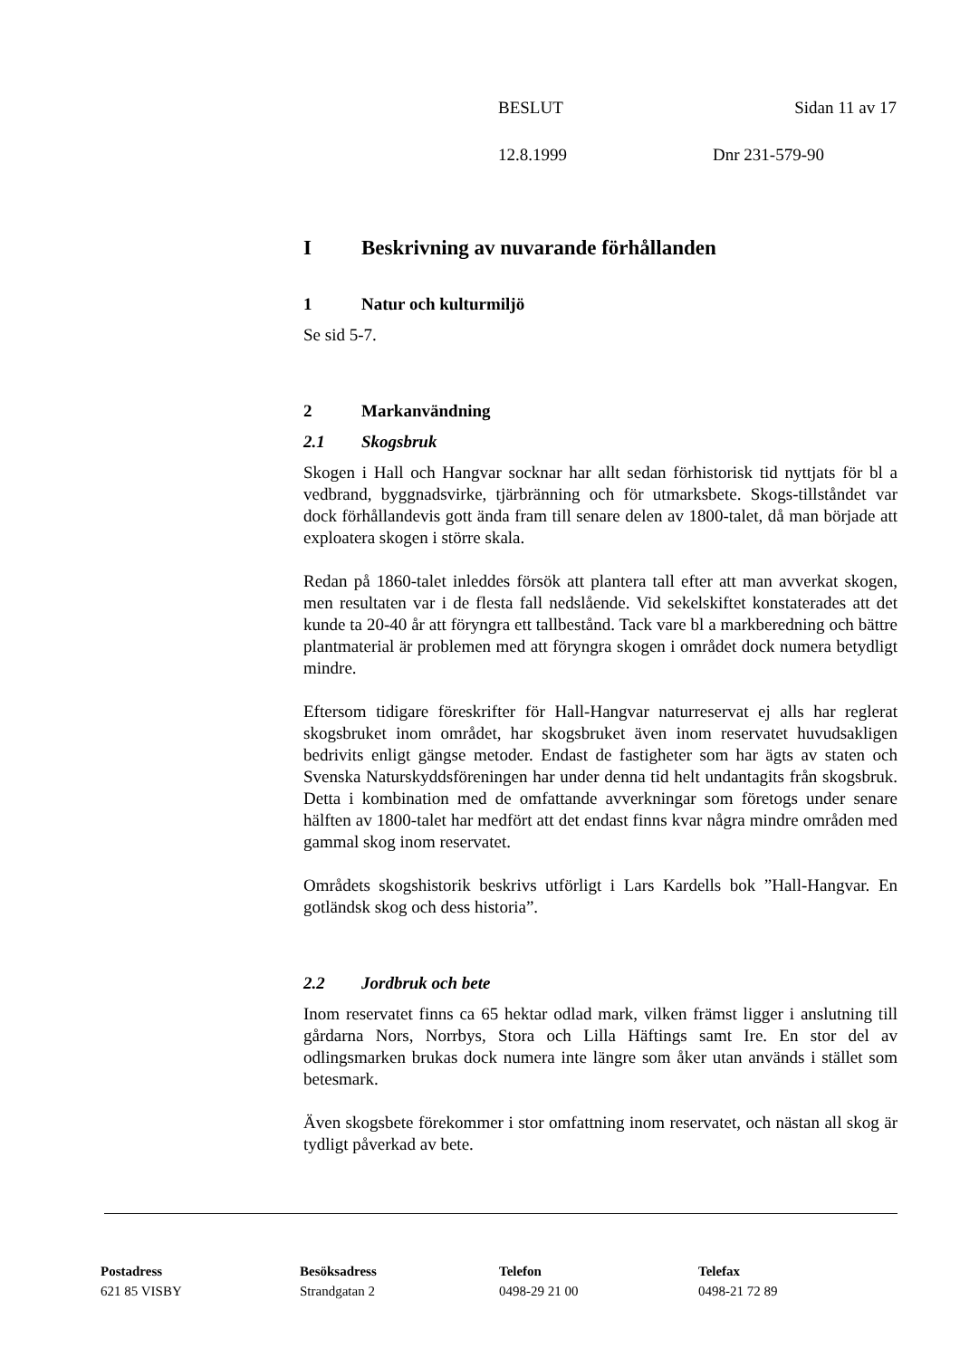BESLUT Sidan 11 av 17
12.8.1999 Dnr 231-579-90
I Beskrivning av nuvarande förhållanden
1 Natur och kulturmiljö
Se sid 5-7.
2 Markanvändning
2.1 Skogsbruk
Skogen i Hall och Hangvar socknar har allt sedan förhistorisk tid nyttjats för bl a vedbrand, byggnadsvirke, tjärbränning och för utmarksbete. Skogs-tillståndet var dock förhållandevis gott ända fram till senare delen av 1800-talet, då man började att exploatera skogen i större skala.
Redan på 1860-talet inleddes försök att plantera tall efter att man avverkat skogen, men resultaten var i de flesta fall nedslående. Vid sekelskiftet konstaterades att det kunde ta 20-40 år att föryngra ett tallbestånd. Tack vare bl a markberedning och bättre plantmaterial är problemen med att föryngra skogen i området dock numera betydligt mindre.
Eftersom tidigare föreskrifter för Hall-Hangvar naturreservat ej alls har reglerat skogsbruket inom området, har skogsbruket även inom reservatet huvudsakligen bedrivits enligt gängse metoder. Endast de fastigheter som har ägts av staten och Svenska Naturskyddsföreningen har under denna tid helt undantagits från skogsbruk. Detta i kombination med de omfattande avverkningar som företogs under senare hälften av 1800-talet har medfört att det endast finns kvar några mindre områden med gammal skog inom reservatet.
Områdets skogshistorik beskrivs utförligt i Lars Kardells bok ”Hall-Hangvar. En gotländsk skog och dess historia”.
2.2 Jordbruk och bete
Inom reservatet finns ca 65 hektar odlad mark, vilken främst ligger i anslutning till gårdarna Nors, Norrbys, Stora och Lilla Häftings samt Ire. En stor del av odlingsmarken brukas dock numera inte längre som åker utan används i stället som betesmark.
Även skogsbete förekommer i stor omfattning inom reservatet, och nästan all skog är tydligt påverkad av bete.
Postadress
621 85 VISBY
Besöksadress
Strandgatan 2
Telefon
0498-29 21 00
Telefax
0498-21 72 89